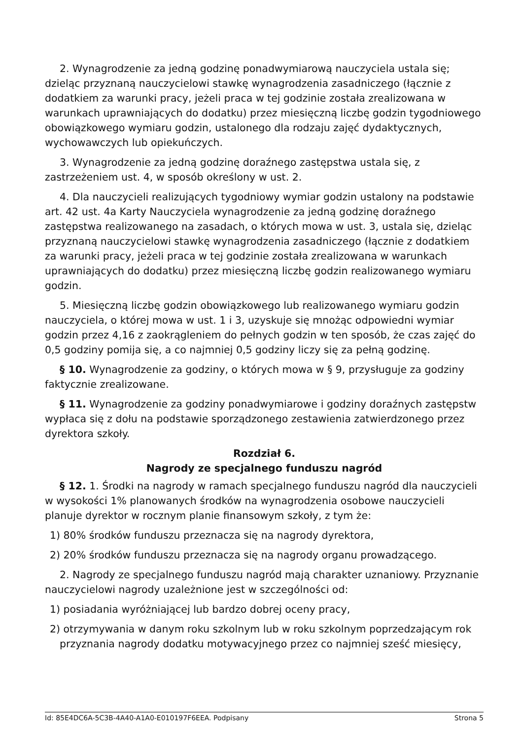2. Wynagrodzenie za jedną godzinę ponadwymiarową nauczyciela ustala się; dzieląc przyznaną nauczycielowi stawkę wynagrodzenia zasadniczego (łącznie z dodatkiem za warunki pracy, jeżeli praca w tej godzinie została zrealizowana w warunkach uprawniających do dodatku) przez miesięczną liczbę godzin tygodniowego obowiązkowego wymiaru godzin, ustalonego dla rodzaju zajęć dydaktycznych, wychowawczych lub opiekuńczych.
3. Wynagrodzenie za jedną godzinę doraźnego zastępstwa ustala się, z zastrzeżeniem ust. 4, w sposób określony w ust. 2.
4. Dla nauczycieli realizujących tygodniowy wymiar godzin ustalony na podstawie art. 42 ust. 4a Karty Nauczyciela wynagrodzenie za jedną godzinę doraźnego zastępstwa realizowanego na zasadach, o których mowa w ust. 3, ustala się, dzieląc przyznaną nauczycielowi stawkę wynagrodzenia zasadniczego (łącznie z dodatkiem za warunki pracy, jeżeli praca w tej godzinie została zrealizowana w warunkach uprawniających do dodatku) przez miesięczną liczbę godzin realizowanego wymiaru godzin.
5. Miesięczną liczbę godzin obowiązkowego lub realizowanego wymiaru godzin nauczyciela, o której mowa w ust. 1 i 3, uzyskuje się mnożąc odpowiedni wymiar godzin przez 4,16 z zaokrągleniem do pełnych godzin w ten sposób, że czas zajęć do 0,5 godziny pomija się, a co najmniej 0,5 godziny liczy się za pełną godzinę.
§ 10. Wynagrodzenie za godziny, o których mowa w § 9, przysługuje za godziny faktycznie zrealizowane.
§ 11. Wynagrodzenie za godziny ponadwymiarowe i godziny doraźnych zastępstw wypłaca się z dołu na podstawie sporządzonego zestawienia zatwierdzonego przez dyrektora szkoły.
Rozdział 6.
Nagrody ze specjalnego funduszu nagród
§ 12. 1. Środki na nagrody w ramach specjalnego funduszu nagród dla nauczycieli w wysokości 1% planowanych środków na wynagrodzenia osobowe nauczycieli planuje dyrektor w rocznym planie finansowym szkoły, z tym że:
1) 80% środków funduszu przeznacza się na nagrody dyrektora,
2) 20% środków funduszu przeznacza się na nagrody organu prowadzącego.
2. Nagrody ze specjalnego funduszu nagród mają charakter uznaniowy. Przyznanie nauczycielowi nagrody uzależnione jest w szczególności od:
1) posiadania wyróżniającej lub bardzo dobrej oceny pracy,
2) otrzymywania w danym roku szkolnym lub w roku szkolnym poprzedzającym rok przyznania nagrody dodatku motywacyjnego przez co najmniej sześć miesięcy,
Id: 85E4DC6A-5C3B-4A40-A1A0-E010197F6EEA. Podpisany Strona 5